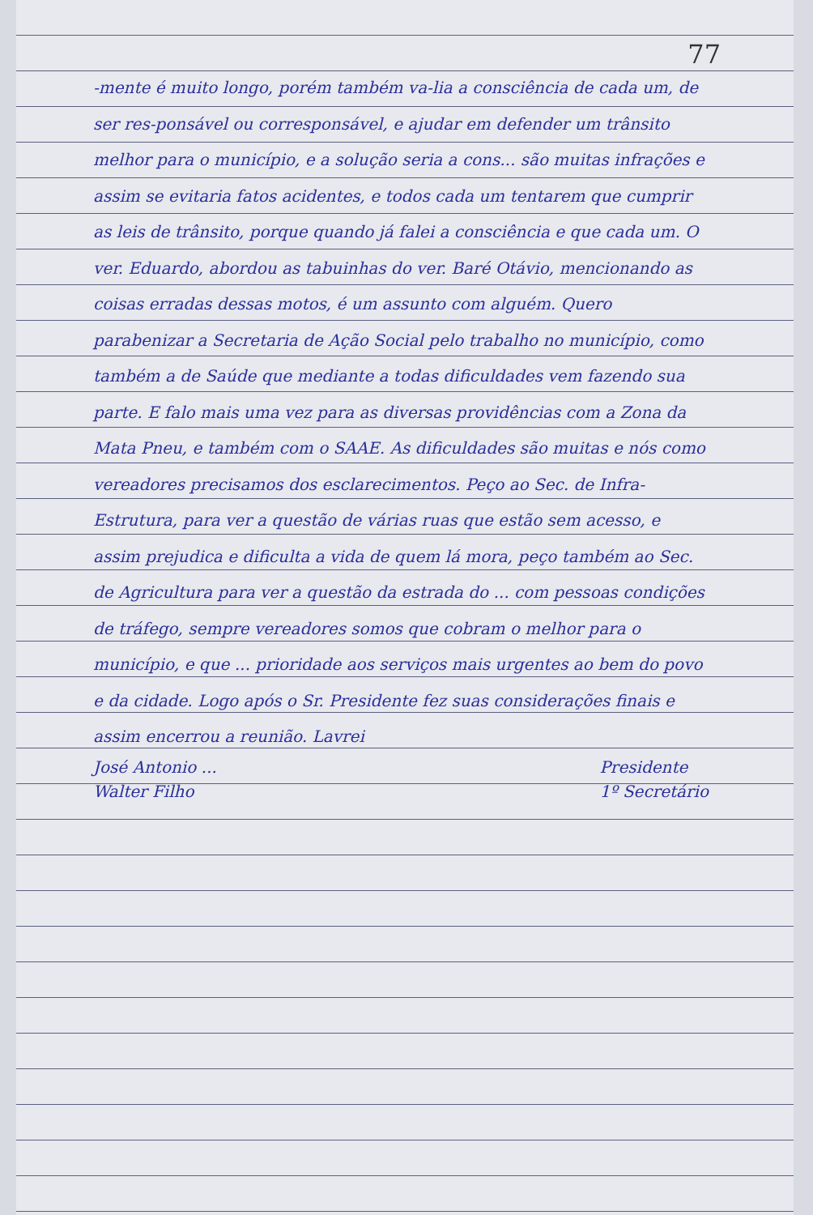77
-mente é muito longo, porém também va-lia a consciência de cada um, de ser res-ponsável ou corresponsável, e ajudar em defender um trânsito melhor para o município, e a solução seria a cons... são muitas infrações e assim se evitaria fatos acidentes, e todos cada um tentarem que cumprir as leis de trânsito, porque quando já falei a consciência e que cada um. O ver. Eduardo, abordou as tabuinhas do ver. Baré Otávio, mencionando as coisas erradas dessas motos, é um assunto com alguém. Quero parabenizar a Secretaria de Ação Social pelo trabalho no município, como também a de Saúde que mediante a todas dificuldades vem fazendo sua parte. E falo mais uma vez para as diversas providências com a Zona da Mata Pneu, e também com o SAAE. As dificuldades são muitas e nós como vereadores precisamos dos esclarecimentos. Peço ao Sec. de Infra-Estrutura, para ver a questão de várias ruas que estão sem acesso, e assim prejudica e dificulta a vida de quem lá mora, peço também ao Sec. de Agricultura para ver a questão da estrada do ... com pessoas condições de tráfego, sempre vereadores somos que cobram o melhor para o município, e que ... prioridade aos serviços mais urgentes ao bem do povo e da cidade. Logo após o Sr. Presidente fez suas considerações finais e assim encerrou a reunião. Lavrei
José Antonio ...
Walter Filho Presidente
1º Secretário